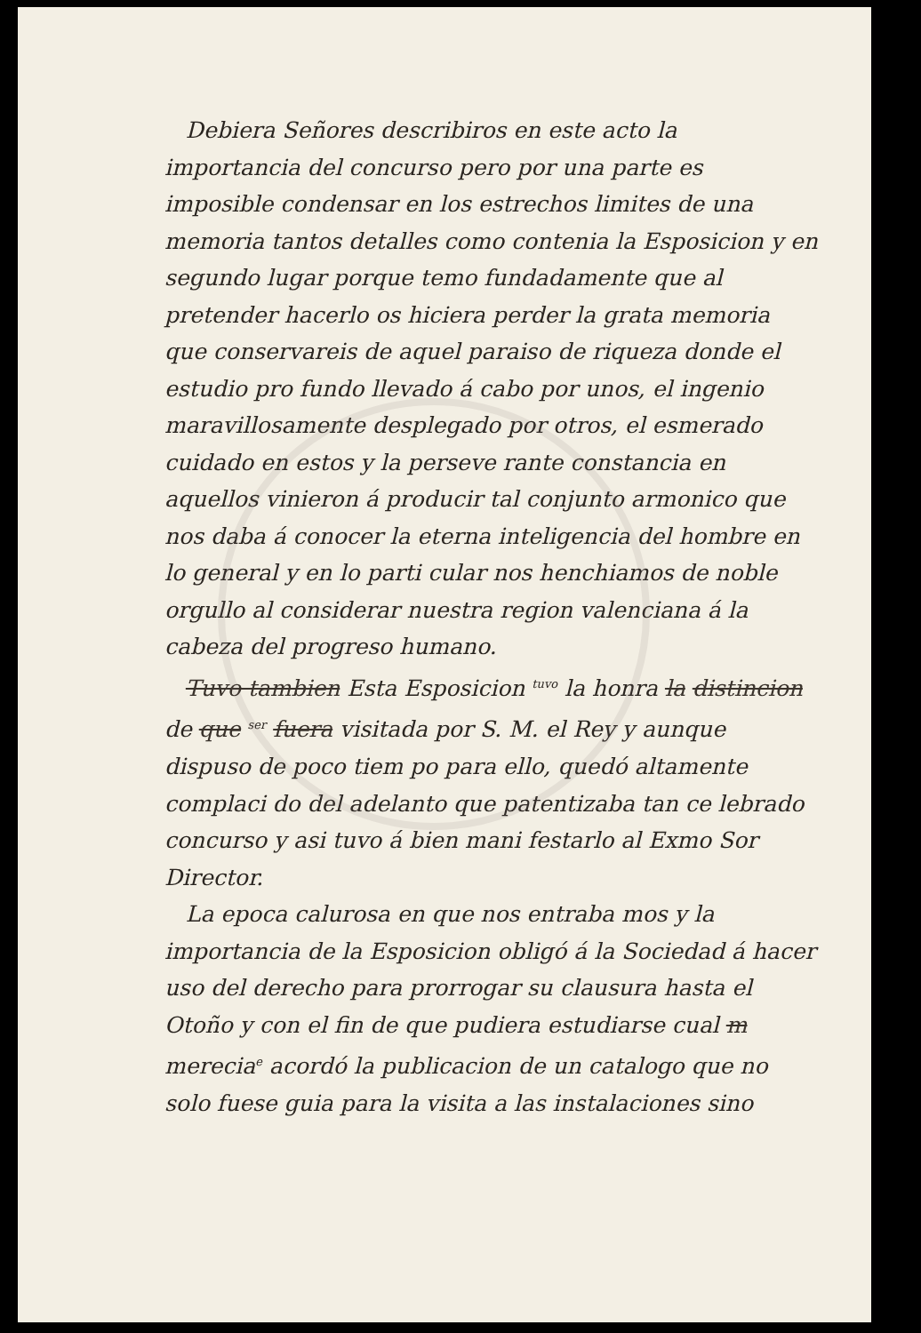Debiera Señores describiros en este acto la importancia del concurso pero por una parte es imposible condensar en los estrechos limites de una memoria tantos detalles como contenia la Esposicion y en segundo lugar porque temo fundadamente que al pretender hacerlo os hiciera perder la grata memoria que conservareis de aquel paraiso de riqueza donde el estudio pro fundo llevado á cabo por unos, el ingenio maravillosamente desplegado por otros, el esmerado cuidado en estos y la perseve rante constancia en aquellos vinieron á producir tal conjunto armonico que nos daba á conocer la eterna inteligencia del hombre en lo general y en lo parti cular nos henchiamos de noble orgullo al considerar nuestra region valenciana á la cabeza del progreso humano.
Tuvo tambien Esta Esposicion <sup>tuvo</sup> la honra la distincion de que <sup>ser</sup> fuera visitada por S. M. el Rey y aunque dispuso de poco tiem po para ello, quedó altamente complaci do del adelanto que patentizaba tan ce lebrado concurso y asi tuvo á bien mani festarlo al Exmo Sor Director.
La epoca calurosa en que nos entraba mos y la importancia de la Esposicion obligó á la Sociedad á hacer uso del derecho para prorrogar su clausura hasta el Otoño y con el fin de que pudiera estudiarse cual m merecia<sup>e</sup> acordó la publicacion de un catalogo que no solo fuese guia para la visita a las instalaciones sino